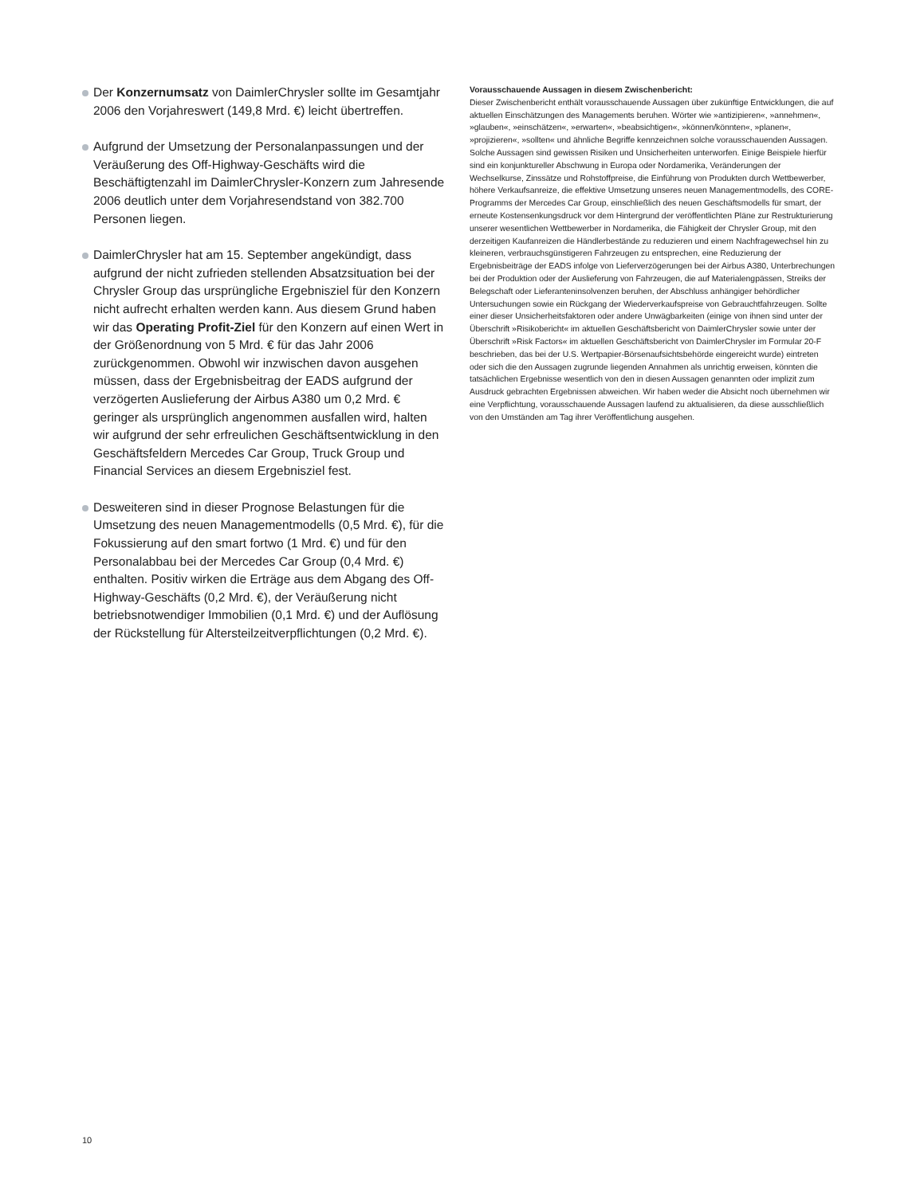Der Konzernumsatz von DaimlerChrysler sollte im Gesamtjahr 2006 den Vorjahreswert (149,8 Mrd. €) leicht übertreffen.
Aufgrund der Umsetzung der Personalanpassungen und der Veräußerung des Off-Highway-Geschäfts wird die Beschäftigtenzahl im DaimlerChrysler-Konzern zum Jahresende 2006 deutlich unter dem Vorjahresendstand von 382.700 Personen liegen.
DaimlerChrysler hat am 15. September angekündigt, dass aufgrund der nicht zufrieden stellenden Absatzsituation bei der Chrysler Group das ursprüngliche Ergebnisziel für den Konzern nicht aufrecht erhalten werden kann. Aus diesem Grund haben wir das Operating Profit-Ziel für den Konzern auf einen Wert in der Größenordnung von 5 Mrd. € für das Jahr 2006 zurückgenommen. Obwohl wir inzwischen davon ausgehen müssen, dass der Ergebnisbeitrag der EADS aufgrund der verzögerten Auslieferung der Airbus A380 um 0,2 Mrd. € geringer als ursprünglich angenommen ausfallen wird, halten wir aufgrund der sehr erfreulichen Geschäftsentwicklung in den Geschäftsfeldern Mercedes Car Group, Truck Group und Financial Services an diesem Ergebnisziel fest.
Desweiteren sind in dieser Prognose Belastungen für die Umsetzung des neuen Managementmodells (0,5 Mrd. €), für die Fokussierung auf den smart fortwo (1 Mrd. €) und für den Personalabbau bei der Mercedes Car Group (0,4 Mrd. €) enthalten. Positiv wirken die Erträge aus dem Abgang des Off-Highway-Geschäfts (0,2 Mrd. €), der Veräußerung nicht betriebsnotwendiger Immobilien (0,1 Mrd. €) und der Auflösung der Rückstellung für Altersteilzeitverpflichtungen (0,2 Mrd. €).
Vorausschauende Aussagen in diesem Zwischenbericht:
Dieser Zwischenbericht enthält vorausschauende Aussagen über zukünftige Entwicklungen, die auf aktuellen Einschätzungen des Managements beruhen. Wörter wie »antizipieren«, »annehmen«, »glauben«, »einschätzen«, »erwarten«, »beabsichtigen«, »können/könnten«, »planen«, »projizieren«, »sollten« und ähnliche Begriffe kennzeichnen solche vorausschauenden Aussagen. Solche Aussagen sind gewissen Risiken und Unsicherheiten unterworfen. Einige Beispiele hierfür sind ein konjunktureller Abschwung in Europa oder Nordamerika, Veränderungen der Wechselkurse, Zinssätze und Rohstoffpreise, die Einführung von Produkten durch Wettbewerber, höhere Verkaufsanreize, die effektive Umsetzung unseres neuen Managementmodells, des CORE-Programms der Mercedes Car Group, einschließlich des neuen Geschäftsmodells für smart, der erneute Kostensenkungsdruck vor dem Hintergrund der veröffentlichten Pläne zur Restrukturierung unserer wesentlichen Wettbewerber in Nordamerika, die Fähigkeit der Chrysler Group, mit den derzeitigen Kaufanreizen die Händlerbestände zu reduzieren und einem Nachfragewechsel hin zu kleineren, verbrauchsgünstigeren Fahrzeugen zu entsprechen, eine Reduzierung der Ergebnisbeiträge der EADS infolge von Lieferverzögerungen bei der Airbus A380, Unterbrechungen bei der Produktion oder der Auslieferung von Fahrzeugen, die auf Materialengpässen, Streiks der Belegschaft oder Lieferanteninsolvenzen beruhen, der Abschluss anhängiger behördlicher Untersuchungen sowie ein Rückgang der Wiederverkaufspreise von Gebrauchtfahrzeugen. Sollte einer dieser Unsicherheitsfaktoren oder andere Unwägbarkeiten (einige von ihnen sind unter der Überschrift »Risikobericht« im aktuellen Geschäftsbericht von DaimlerChrysler sowie unter der Überschrift »Risk Factors« im aktuellen Geschäftsbericht von DaimlerChrysler im Formular 20-F beschrieben, das bei der U.S. Wertpapier-Börsenaufsichtsbehörde eingereicht wurde) eintreten oder sich die den Aussagen zugrunde liegenden Annahmen als unrichtig erweisen, könnten die tatsächlichen Ergebnisse wesentlich von den in diesen Aussagen genannten oder implizit zum Ausdruck gebrachten Ergebnissen abweichen. Wir haben weder die Absicht noch übernehmen wir eine Verpflichtung, vorausschauende Aussagen laufend zu aktualisieren, da diese ausschließlich von den Umständen am Tag ihrer Veröffentlichung ausgehen.
10